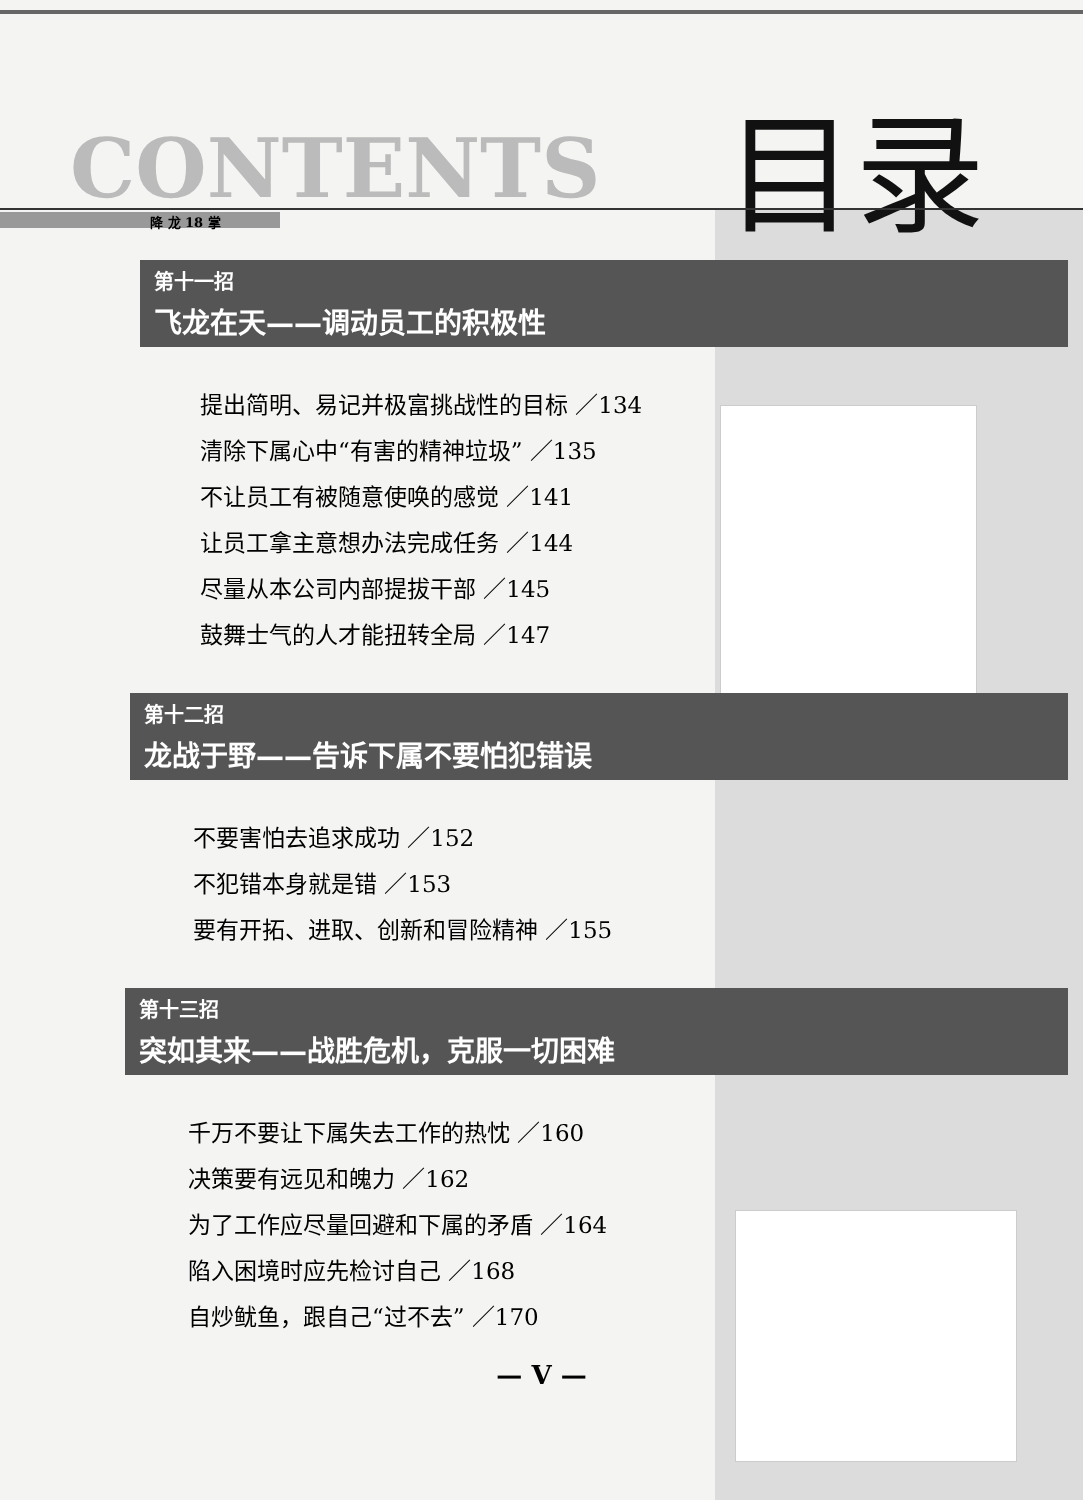CONTENTS 目录
降 龙 18 掌
第十一招
飞龙在天——调动员工的积极性
提出简明、易记并极富挑战性的目标 ／134
清除下属心中“有害的精神垃圾” ／135
不让员工有被随意使唤的感觉 ／141
让员工拿主意想办法完成任务 ／144
尽量从本公司内部提拔干部 ／145
鼓舞士气的人才能扭转全局 ／147
第十二招
龙战于野——告诉下属不要怕犯错误
不要害怕去追求成功 ／152
不犯错本身就是错 ／153
要有开拓、进取、创新和冒险精神 ／155
第十三招
突如其来——战胜危机，克服一切困难
千万不要让下属失去工作的热忱 ／160
决策要有远见和魄力 ／162
为了工作应尽量回避和下属的矛盾 ／164
陷入困境时应先检讨自己 ／168
自炒鱿鱼，跟自己“过不去” ／170
— V —